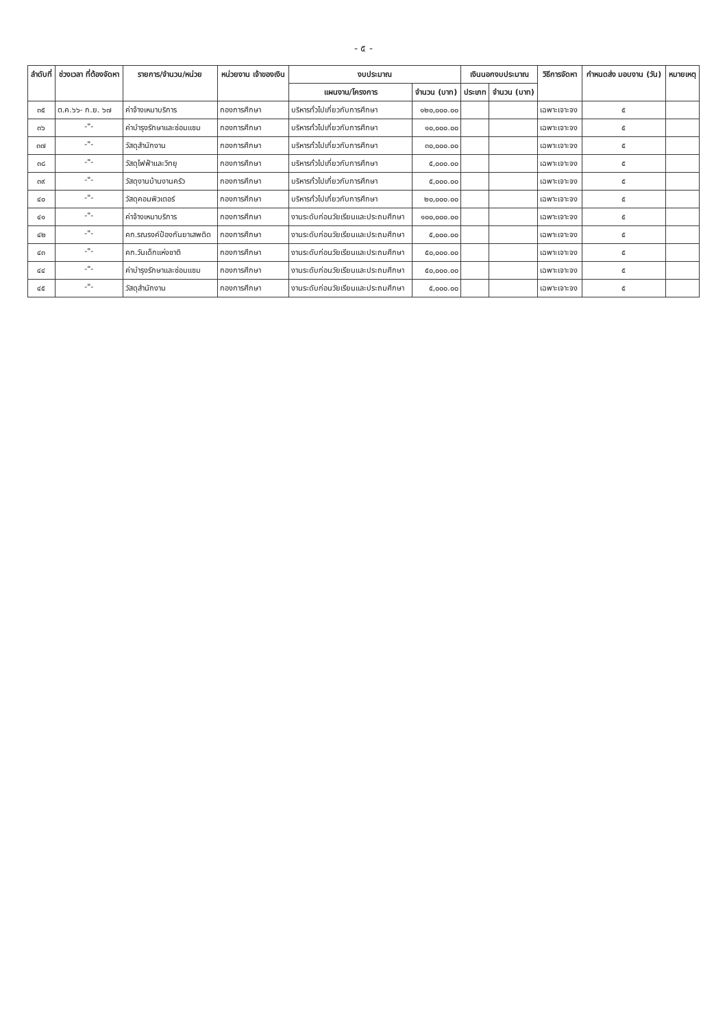- ๕ -
| ลำดับที่ | ช่วงเวลา ที่ต้องจัดหา | รายการ/จำนวน/หน่วย | หน่วยงาน เจ้าของเงิน | งบประมาณ | | เงินนอกงบประมาณ | | วิธีการจัดหา | กำหนดส่ง มอบงาน (วัน) | หมายเหตุ |
| --- | --- | --- | --- | --- | --- | --- | --- | --- | --- | --- |
| | | | | แผนงาน/โครงการ | จำนวน (บาท) | ประเภท | จำนวน (บาท) | | | |
| ๓๕ | ต.ค.๖๖- ก.ย. ๖๗ | ค่าจ้างเหมาบริการ | กองการศึกษา | บริหารทั่วไปเกี่ยวกับการศึกษา | ๑๒๐,๐๐๐.๐๐ | | | เฉพาะเจาะจง | ๕ | |
| ๓๖ | -"- | ค่าบำรุงรักษาและซ่อมแซม | กองการศึกษา | บริหารทั่วไปเกี่ยวกับการศึกษา | ๑๐,๐๐๐.๐๐ | | | เฉพาะเจาะจง | ๕ | |
| ๓๗ | -"- | วัสดุสำนักงาน | กองการศึกษา | บริหารทั่วไปเกี่ยวกับการศึกษา | ๓๐,๐๐๐.๐๐ | | | เฉพาะเจาะจง | ๕ | |
| ๓๘ | -"- | วัสดุไฟฟ้าและวิทยุ | กองการศึกษา | บริหารทั่วไปเกี่ยวกับการศึกษา | ๕,๐๐๐.๐๐ | | | เฉพาะเจาะจง | ๕ | |
| ๓๙ | -"- | วัสดุงานบ้านงานครัว | กองการศึกษา | บริหารทั่วไปเกี่ยวกับการศึกษา | ๕,๐๐๐.๐๐ | | | เฉพาะเจาะจง | ๕ | |
| ๔๐ | -"- | วัสดุคอมพิวเตอร์ | กองการศึกษา | บริหารทั่วไปเกี่ยวกับการศึกษา | ๒๐,๐๐๐.๐๐ | | | เฉพาะเจาะจง | ๕ | |
| ๔๑ | -"- | ค่าจ้างเหมาบริการ | กองการศึกษา | งานระดับก่อนวัยเรียนและประถมศึกษา | ๑๐๐,๐๐๐.๐๐ | | | เฉพาะเจาะจง | ๕ | |
| ๔๒ | -"- | คก.รณรงค์ป้องกันยาเสพติด | กองการศึกษา | งานระดับก่อนวัยเรียนและประถมศึกษา | ๕,๐๐๐.๐๐ | | | เฉพาะเจาะจง | ๕ | |
| ๔๓ | -"- | คก.วันเด็กแห่งชาติ | กองการศึกษา | งานระดับก่อนวัยเรียนและประถมศึกษา | ๕๐,๐๐๐.๐๐ | | | เฉพาะเจาะจง | ๕ | |
| ๔๔ | -"- | ค่าบำรุงรักษาและซ่อมแซม | กองการศึกษา | งานระดับก่อนวัยเรียนและประถมศึกษา | ๕๐,๐๐๐.๐๐ | | | เฉพาะเจาะจง | ๕ | |
| ๔๕ | -"- | วัสดุสำนักงาน | กองการศึกษา | งานระดับก่อนวัยเรียนและประถมศึกษา | ๕,๐๐๐.๐๐ | | | เฉพาะเจาะจง | ๕ | |